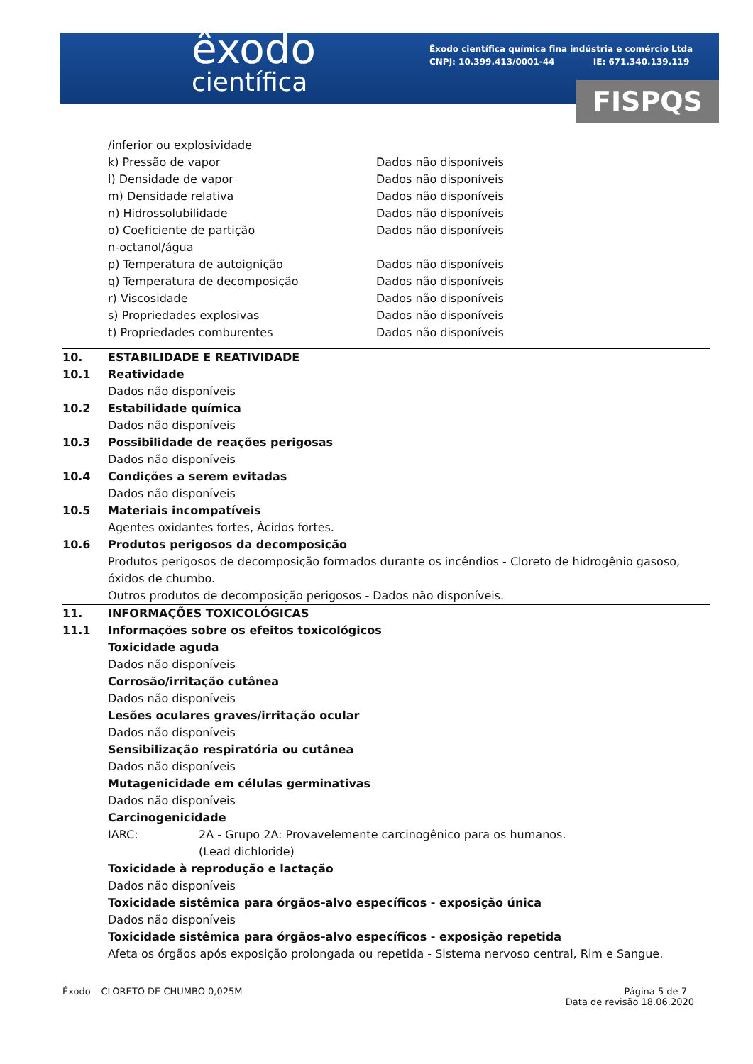êxodo
científica
Êxodo científica química fina indústria e comércio Ltda
CNPJ: 10.399.413/0001-44 IE: 671.340.139.119
FISPQS
| /inferior ou explosividade | |
| k) Pressão de vapor | Dados não disponíveis |
| l) Densidade de vapor | Dados não disponíveis |
| m) Densidade relativa | Dados não disponíveis |
| n) Hidrossolubilidade | Dados não disponíveis |
| o) Coeficiente de partição n-octanol/água | Dados não disponíveis |
| p) Temperatura de autoignição | Dados não disponíveis |
| q) Temperatura de decomposição | Dados não disponíveis |
| r) Viscosidade | Dados não disponíveis |
| s) Propriedades explosivas | Dados não disponíveis |
| t) Propriedades comburentes | Dados não disponíveis |
| 10. | ESTABILIDADE E REATIVIDADE |
| 10.1 | Reatividade |
| | Dados não disponíveis |
| 10.2 | Estabilidade química |
| | Dados não disponíveis |
| 10.3 | Possibilidade de reações perigosas |
| | Dados não disponíveis |
| 10.4 | Condições a serem evitadas |
| | Dados não disponíveis |
| 10.5 | Materiais incompatíveis |
| | Agentes oxidantes fortes, Ácidos fortes. |
| 10.6 | Produtos perigosos da decomposição |
| | Produtos perigosos de decomposição formados durante os incêndios - Cloreto de hidrogênio gasoso, óxidos de chumbo. Outros produtos de decomposição perigosos - Dados não disponíveis. |
| 11. | INFORMAÇÕES TOXICOLÓGICAS |
| 11.1 | Informações sobre os efeitos toxicológicos Toxicidade aguda Dados não disponíveis Corrosão/irritação cutânea Dados não disponíveis Lesões oculares graves/irritação ocular Dados não disponíveis Sensibilização respiratória ou cutânea Dados não disponíveis Mutagenicidade em células germinativas Dados não disponíveis Carcinogenicidade / IARC: / 2A - Grupo 2A: Provavelemente carcinogênico para os humanos. (Lead dichloride) / Toxicidade à reprodução e lactação Dados não disponíveis Toxicidade sistêmica para órgãos-alvo específicos - exposição única Dados não disponíveis Toxicidade sistêmica para órgãos-alvo específicos - exposição repetida Afeta os órgãos após exposição prolongada ou repetida - Sistema nervoso central, Rim e Sangue. |
Êxodo – CLORETO DE CHUMBO 0,025M Página 5 de 7
Data de revisão 18.06.2020